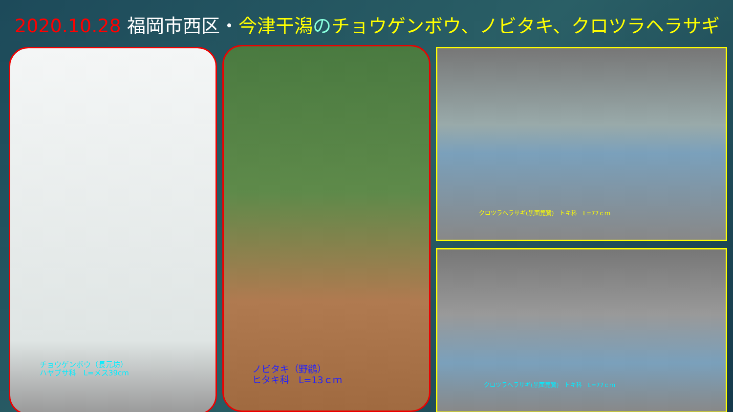2020.10.28 福岡市西区・今津干潟 のチョウゲンボウ、ノビタキ、クロツラヘラサギ
チョウゲンボウ（長元坊）
ハヤブサ科　L=メス39cm
ノビタキ（野鶲）
ヒタキ科　L=13ｃｍ
クロツラヘラサギ(黒面箆鷺)　トキ科　L=77ｃｍ
クロツラヘラサギ(黒面箆鷺)　トキ科　L=77ｃｍ